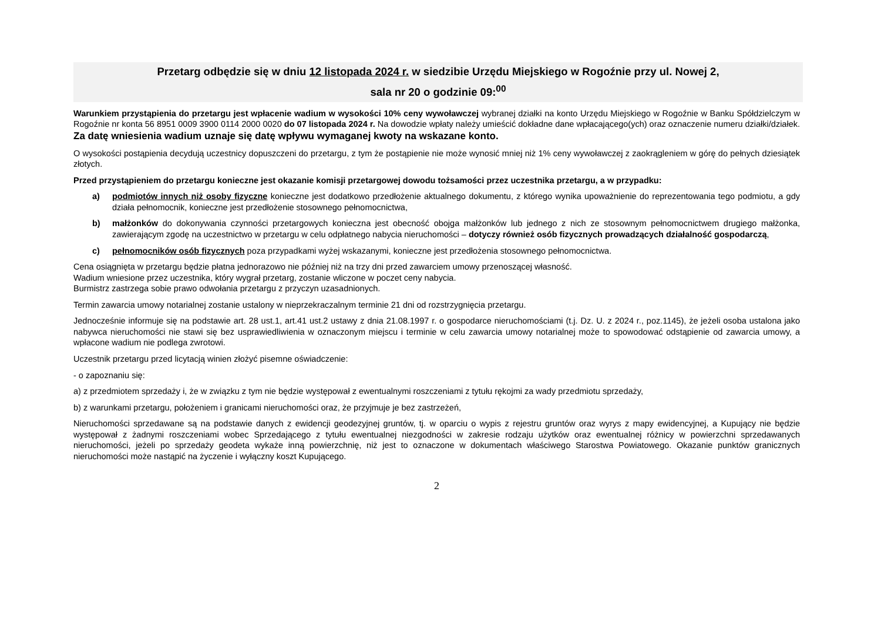Przetarg odbędzie się w dniu 12 listopada 2024 r. w siedzibie Urzędu Miejskiego w Rogoźnie przy ul. Nowej 2,
sala nr 20 o godzinie 09:<sup>00</sup>
Warunkiem przystąpienia do przetargu jest wpłacenie wadium w wysokości 10% ceny wywoławczej wybranej działki na konto Urzędu Miejskiego w Rogoźnie w Banku Spółdzielczym w Rogoźnie nr konta 56 8951 0009 3900 0114 2000 0020 do 07 listopada 2024 r. Na dowodzie wpłaty należy umieścić dokładne dane wpłacającego(ych) oraz oznaczenie numeru działki/działek. Za datę wniesienia wadium uznaje się datę wpływu wymaganej kwoty na wskazane konto.
O wysokości postąpienia decydują uczestnicy dopuszczeni do przetargu, z tym że postąpienie nie może wynosić mniej niż 1% ceny wywoławczej z zaokrągleniem w górę do pełnych dziesiątek złotych.
Przed przystąpieniem do przetargu konieczne jest okazanie komisji przetargowej dowodu tożsamości przez uczestnika przetargu, a w przypadku:
a) podmiotów innych niż osoby fizyczne konieczne jest dodatkowo przedłożenie aktualnego dokumentu, z którego wynika upoważnienie do reprezentowania tego podmiotu, a gdy działa pełnomocnik, konieczne jest przedłożenie stosownego pełnomocnictwa,
b) małżonków do dokonywania czynności przetargowych konieczna jest obecność obojga małżonków lub jednego z nich ze stosownym pełnomocnictwem drugiego małżonka, zawierającym zgodę na uczestnictwo w przetargu w celu odpłatnego nabycia nieruchomości – dotyczy również osób fizycznych prowadzących działalność gospodarczą,
c) pełnomocników osób fizycznych poza przypadkami wyżej wskazanymi, konieczne jest przedłożenia stosownego pełnomocnictwa.
Cena osiągnięta w przetargu będzie płatna jednorazowo nie później niż na trzy dni przed zawarciem umowy przenoszącej własność.
Wadium wniesione przez uczestnika, który wygrał przetarg, zostanie wliczone w poczet ceny nabycia.
Burmistrz zastrzega sobie prawo odwołania przetargu z przyczyn uzasadnionych.
Termin zawarcia umowy notarialnej zostanie ustalony w nieprzekraczalnym terminie 21 dni od rozstrzygnięcia przetargu.
Jednocześnie informuje się na podstawie art. 28 ust.1, art.41 ust.2 ustawy z dnia 21.08.1997 r. o gospodarce nieruchomościami (t.j. Dz. U. z 2024 r., poz.1145), że jeżeli osoba ustalona jako nabywca nieruchomości nie stawi się bez usprawiedliwienia w oznaczonym miejscu i terminie w celu zawarcia umowy notarialnej może to spowodować odstąpienie od zawarcia umowy, a wpłacone wadium nie podlega zwrotowi.
Uczestnik przetargu przed licytacją winien złożyć pisemne oświadczenie:
- o zapoznaniu się:
a) z przedmiotem sprzedaży i, że w związku z tym nie będzie występował z ewentualnymi roszczeniami z tytułu rękojmi za wady przedmiotu sprzedaży,
b) z warunkami przetargu, położeniem i granicami nieruchomości oraz, że przyjmuje je bez zastrzeżeń,
Nieruchomości sprzedawane są na podstawie danych z ewidencji geodezyjnej gruntów, tj. w oparciu o wypis z rejestru gruntów oraz wyrys z mapy ewidencyjnej, a Kupujący nie będzie występował z żadnymi roszczeniami wobec Sprzedającego z tytułu ewentualnej niezgodności w zakresie rodzaju użytków oraz ewentualnej różnicy w powierzchni sprzedawanych nieruchomości, jeżeli po sprzedaży geodeta wykaże inną powierzchnię, niż jest to oznaczone w dokumentach właściwego Starostwa Powiatowego. Okazanie punktów granicznych nieruchomości może nastąpić na życzenie i wyłączny koszt Kupującego.
2